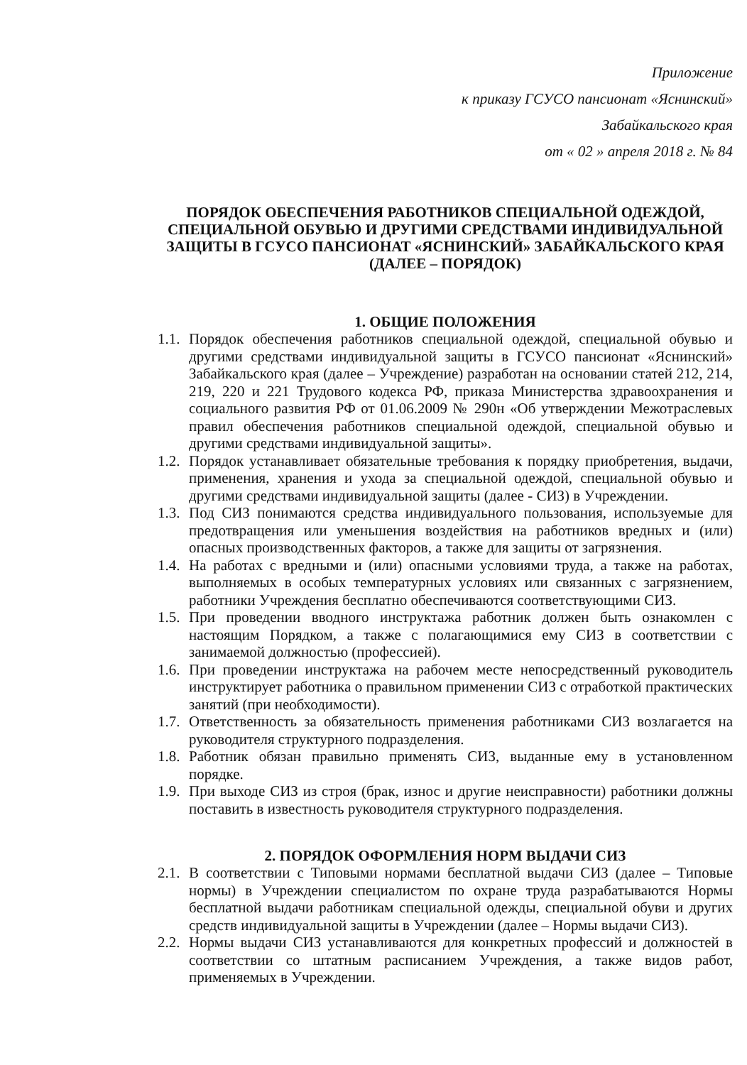Приложение
к приказу ГСУСО пансионат «Яснинский»
Забайкальского края
от « 02 » апреля 2018 г. № 84
ПОРЯДОК ОБЕСПЕЧЕНИЯ РАБОТНИКОВ СПЕЦИАЛЬНОЙ ОДЕЖДОЙ, СПЕЦИАЛЬНОЙ ОБУВЬЮ И ДРУГИМИ СРЕДСТВАМИ ИНДИВИДУАЛЬНОЙ ЗАЩИТЫ В ГСУСО ПАНСИОНАТ «ЯСНИНСКИЙ» ЗАБАЙКАЛЬСКОГО КРАЯ (ДАЛЕЕ – ПОРЯДОК)
1. ОБЩИЕ ПОЛОЖЕНИЯ
1.1. Порядок обеспечения работников специальной одеждой, специальной обувью и другими средствами индивидуальной защиты в ГСУСО пансионат «Яснинский» Забайкальского края (далее – Учреждение) разработан на основании статей 212, 214, 219, 220 и 221 Трудового кодекса РФ, приказа Министерства здравоохранения и социального развития РФ от 01.06.2009 № 290н «Об утверждении Межотраслевых правил обеспечения работников специальной одеждой, специальной обувью и другими средствами индивидуальной защиты».
1.2. Порядок устанавливает обязательные требования к порядку приобретения, выдачи, применения, хранения и ухода за специальной одеждой, специальной обувью и другими средствами индивидуальной защиты (далее - СИЗ) в Учреждении.
1.3. Под СИЗ понимаются средства индивидуального пользования, используемые для предотвращения или уменьшения воздействия на работников вредных и (или) опасных производственных факторов, а также для защиты от загрязнения.
1.4. На работах с вредными и (или) опасными условиями труда, а также на работах, выполняемых в особых температурных условиях или связанных с загрязнением, работники Учреждения бесплатно обеспечиваются соответствующими СИЗ.
1.5. При проведении вводного инструктажа работник должен быть ознакомлен с настоящим Порядком, а также с полагающимися ему СИЗ в соответствии с занимаемой должностью (профессией).
1.6. При проведении инструктажа на рабочем месте непосредственный руководитель инструктирует работника о правильном применении СИЗ с отработкой практических занятий (при необходимости).
1.7. Ответственность за обязательность применения работниками СИЗ возлагается на руководителя структурного подразделения.
1.8. Работник обязан правильно применять СИЗ, выданные ему в установленном порядке.
1.9. При выходе СИЗ из строя (брак, износ и другие неисправности) работники должны поставить в известность руководителя структурного подразделения.
2. ПОРЯДОК ОФОРМЛЕНИЯ НОРМ ВЫДАЧИ СИЗ
2.1. В соответствии с Типовыми нормами бесплатной выдачи СИЗ (далее – Типовые нормы) в Учреждении специалистом по охране труда разрабатываются Нормы бесплатной выдачи работникам специальной одежды, специальной обуви и других средств индивидуальной защиты в Учреждении (далее – Нормы выдачи СИЗ).
2.2. Нормы выдачи СИЗ устанавливаются для конкретных профессий и должностей в соответствии со штатным расписанием Учреждения, а также видов работ, применяемых в Учреждении.